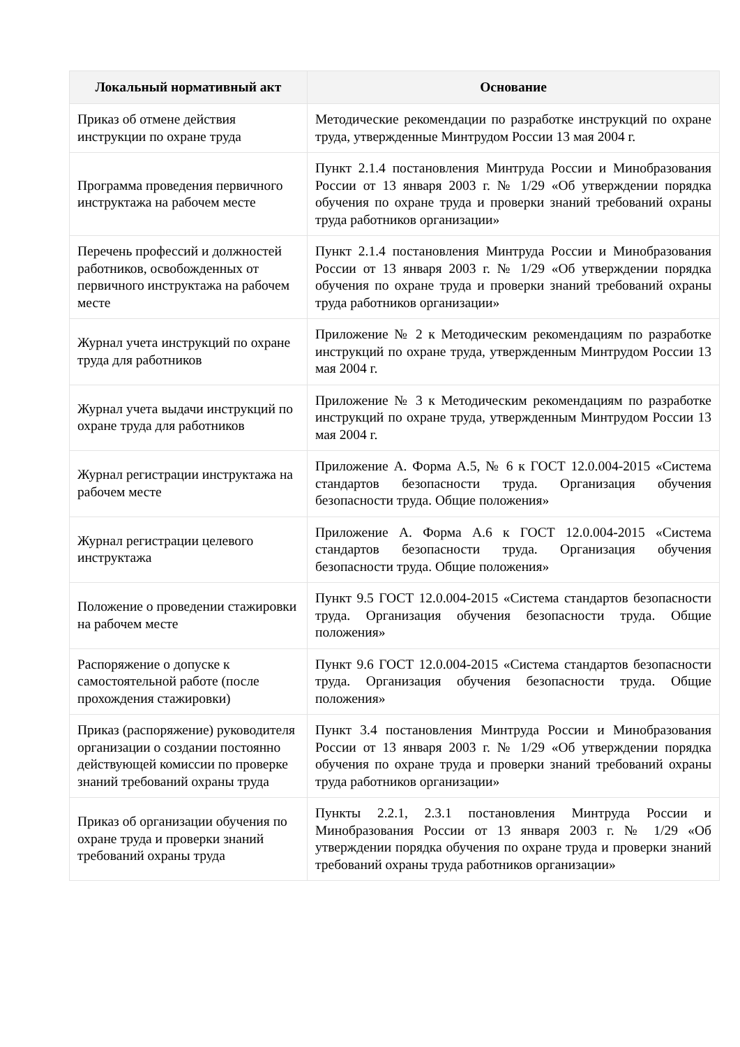| Локальный нормативный акт | Основание |
| --- | --- |
| Приказ об отмене действия инструкции по охране труда | Методические рекомендации по разработке инструкций по охране труда, утвержденные Минтрудом России 13 мая 2004 г. |
| Программа проведения первичного инструктажа на рабочем месте | Пункт 2.1.4 постановления Минтруда России и Минобразования России от 13 января 2003 г. № 1/29 «Об утверждении порядка обучения по охране труда и проверки знаний требований охраны труда работников организации» |
| Перечень профессий и должностей работников, освобожденных от первичного инструктажа на рабочем месте | Пункт 2.1.4 постановления Минтруда России и Минобразования России от 13 января 2003 г. № 1/29 «Об утверждении порядка обучения по охране труда и проверки знаний требований охраны труда работников организации» |
| Журнал учета инструкций по охране труда для работников | Приложение № 2 к Методическим рекомендациям по разработке инструкций по охране труда, утвержденным Минтрудом России 13 мая 2004 г. |
| Журнал учета выдачи инструкций по охране труда для работников | Приложение № 3 к Методическим рекомендациям по разработке инструкций по охране труда, утвержденным Минтрудом России 13 мая 2004 г. |
| Журнал регистрации инструктажа на рабочем месте | Приложение А. Форма А.5, № 6 к ГОСТ 12.0.004-2015 «Система стандартов безопасности труда. Организация обучения безопасности труда. Общие положения» |
| Журнал регистрации целевого инструктажа | Приложение А. Форма А.6 к ГОСТ 12.0.004-2015 «Система стандартов безопасности труда. Организация обучения безопасности труда. Общие положения» |
| Положение о проведении стажировки на рабочем месте | Пункт 9.5 ГОСТ 12.0.004-2015 «Система стандартов безопасности труда. Организация обучения безопасности труда. Общие положения» |
| Распоряжение о допуске к самостоятельной работе (после прохождения стажировки) | Пункт 9.6 ГОСТ 12.0.004-2015 «Система стандартов безопасности труда. Организация обучения безопасности труда. Общие положения» |
| Приказ (распоряжение) руководителя организации о создании постоянно действующей комиссии по проверке знаний требований охраны труда | Пункт 3.4 постановления Минтруда России и Минобразования России от 13 января 2003 г. № 1/29 «Об утверждении порядка обучения по охране труда и проверки знаний требований охраны труда работников организации» |
| Приказ об организации обучения по охране труда и проверки знаний требований охраны труда | Пункты 2.2.1, 2.3.1 постановления Минтруда России и Минобразования России от 13 января 2003 г. № 1/29 «Об утверждении порядка обучения по охране труда и проверки знаний требований охраны труда работников организации» |